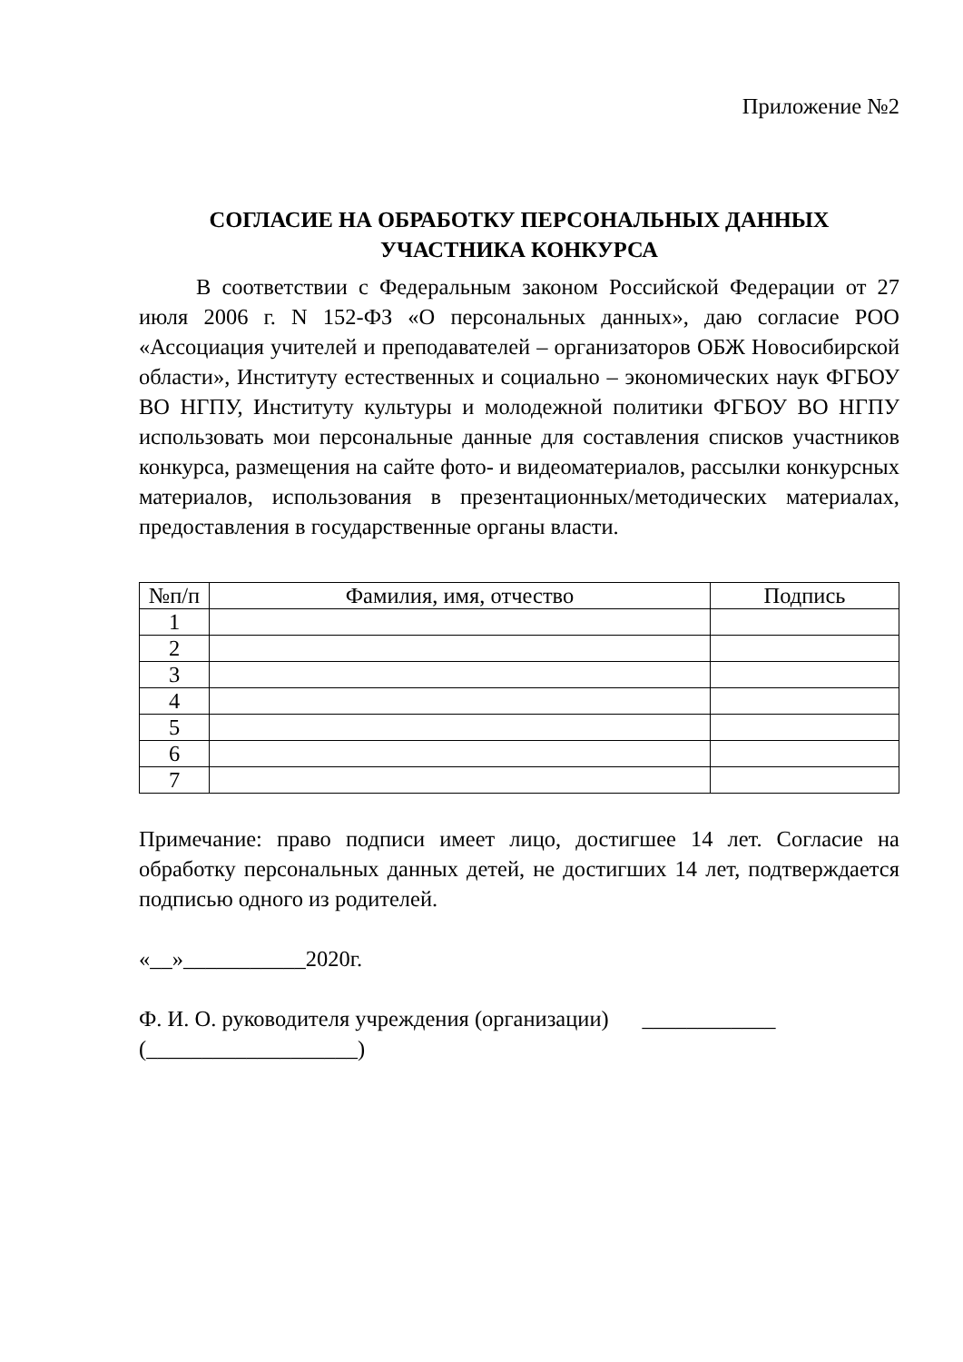Приложение №2
СОГЛАСИЕ НА ОБРАБОТКУ ПЕРСОНАЛЬНЫХ ДАННЫХ
УЧАСТНИКА КОНКУРСА
В соответствии с Федеральным законом Российской Федерации от 27 июля 2006 г. N 152-ФЗ «О персональных данных», даю согласие РОО «Ассоциация учителей и преподавателей – организаторов ОБЖ Новосибирской области», Институту естественных и социально – экономических наук ФГБОУ ВО НГПУ, Институту культуры и молодежной политики ФГБОУ ВО НГПУ использовать мои персональные данные для составления списков участников конкурса, размещения на сайте фото- и видеоматериалов, рассылки конкурсных материалов, использования в презентационных/методических материалах, предоставления в государственные органы власти.
| №п/п | Фамилия, имя, отчество | Подпись |
| --- | --- | --- |
| 1 | | |
| 2 | | |
| 3 | | |
| 4 | | |
| 5 | | |
| 6 | | |
| 7 | | |
Примечание: право подписи имеет лицо, достигшее 14 лет. Согласие на обработку персональных данных детей, не достигших 14 лет, подтверждается подписью одного из родителей.
«__»___________2020г.
Ф. И. О. руководителя учреждения (организации) ____________
(___________________)